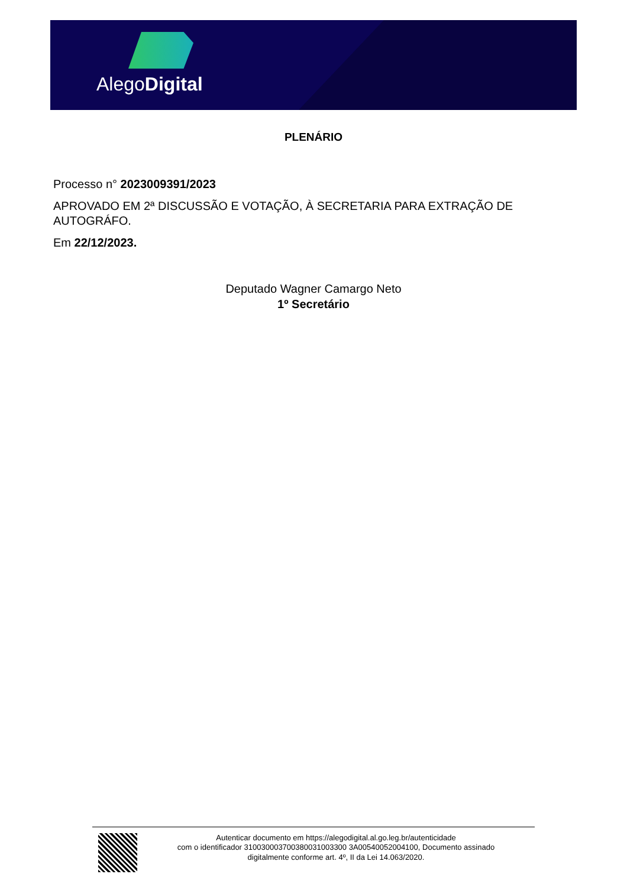AlegoDigital
PLENÁRIO
Processo n° 2023009391/2023
APROVADO EM 2ª DISCUSSÃO E VOTAÇÃO, À SECRETARIA PARA EXTRAÇÃO DE AUTOGRÁFO.
Em 22/12/2023.
Deputado Wagner Camargo Neto
1º Secretário
Autenticar documento em https://alegodigital.al.go.leg.br/autenticidade
com o identificador 310030003700380031003300 3A00540052004100, Documento assinado
digitalmente conforme art. 4º, II da Lei 14.063/2020.